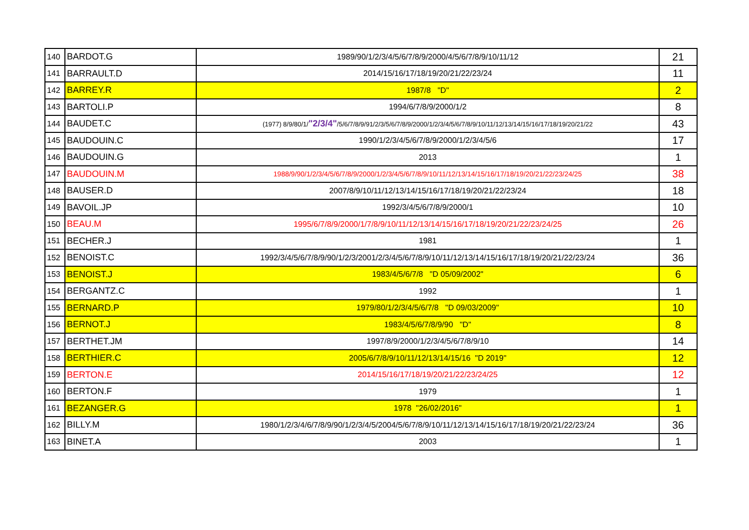| 140 | BARDOT.G | 1989/90/1/2/3/4/5/6/7/8/9/2000/4/5/6/7/8/9/10/11/12 | 21 |
| 141 | BARRAULT.D | 2014/15/16/17/18/19/20/21/22/23/24 | 11 |
| 142 | BARREY.R | 1987/8 "D" | 2 |
| 143 | BARTOLI.P | 1994/6/7/8/9/2000/1/2 | 8 |
| 144 | BAUDET.C | (1977) 8/9/80/1/ "2/3/4" /5/6/7/8/9/91/2/3/5/6/7/8/9/2000/1/2/3/4/5/6/7/8/9/10/11/12/13/14/15/16/17/18/19/20/21/22 | 43 |
| 145 | BAUDOUIN.C | 1990/1/2/3/4/5/6/7/8/9/2000/1/2/3/4/5/6 | 17 |
| 146 | BAUDOUIN.G | 2013 | 1 |
| 147 | BAUDOUIN.M | 1988/9/90/1/2/3/4/5/6/7/8/9/2000/1/2/3/4/5/6/7/8/9/10/11/12/13/14/15/16/17/18/19/20/21/22/23/24/25 | 38 |
| 148 | BAUSER.D | 2007/8/9/10/11/12/13/14/15/16/17/18/19/20/21/22/23/24 | 18 |
| 149 | BAVOIL.JP | 1992/3/4/5/6/7/8/9/2000/1 | 10 |
| 150 | BEAU.M | 1995/6/7/8/9/2000/1/7/8/9/10/11/12/13/14/15/16/17/18/19/20/21/22/23/24/25 | 26 |
| 151 | BECHER.J | 1981 | 1 |
| 152 | BENOIST.C | 1992/3/4/5/6/7/8/9/90/1/2/3/2001/2/3/4/5/6/7/8/9/10/11/12/13/14/15/16/17/18/19/20/21/22/23/24 | 36 |
| 153 | BENOIST.J | 1983/4/5/6/7/8 "D 05/09/2002" | 6 |
| 154 | BERGANTZ.C | 1992 | 1 |
| 155 | BERNARD.P | 1979/80/1/2/3/4/5/6/7/8 "D 09/03/2009" | 10 |
| 156 | BERNOT.J | 1983/4/5/6/7/8/9/90 "D" | 8 |
| 157 | BERTHET.JM | 1997/8/9/2000/1/2/3/4/5/6/7/8/9/10 | 14 |
| 158 | BERTHIER.C | 2005/6/7/8/9/10/11/12/13/14/15/16 "D 2019" | 12 |
| 159 | BERTON.E | 2014/15/16/17/18/19/20/21/22/23/24/25 | 12 |
| 160 | BERTON.F | 1979 | 1 |
| 161 | BEZANGER.G | 1978 "26/02/2016" | 1 |
| 162 | BILLY.M | 1980/1/2/3/4/6/7/8/9/90/1/2/3/4/5/2004/5/6/7/8/9/10/11/12/13/14/15/16/17/18/19/20/21/22/23/24 | 36 |
| 163 | BINET.A | 2003 | 1 |